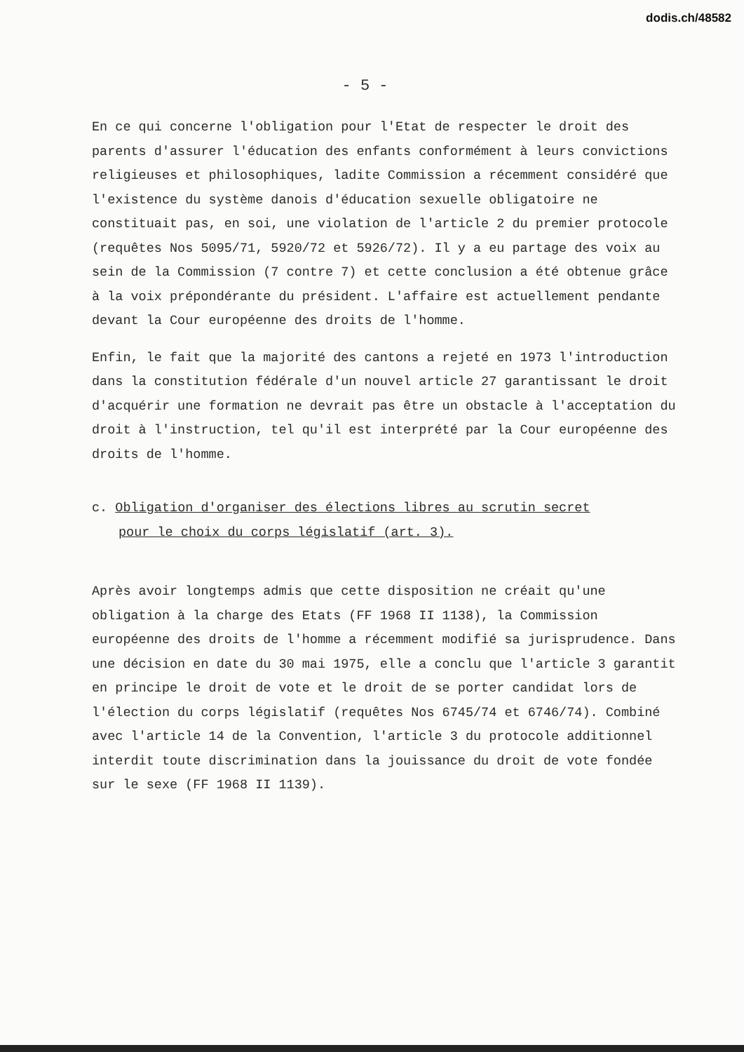dodis.ch/48582
- 5 -
En ce qui concerne l'obligation pour l'Etat de respecter le droit des parents d'assurer l'éducation des enfants conformément à leurs convictions religieuses et philosophiques, ladite Commission a récemment considéré que l'existence du système danois d'éducation sexuelle obligatoire ne constituait pas, en soi, une violation de l'article 2 du premier protocole (requêtes Nos 5095/71, 5920/72 et 5926/72). Il y a eu partage des voix au sein de la Commission (7 contre 7) et cette conclusion a été obtenue grâce à la voix prépondérante du président. L'affaire est actuellement pendante devant la Cour européenne des droits de l'homme.
Enfin, le fait que la majorité des cantons a rejeté en 1973 l'introduction dans la constitution fédérale d'un nouvel article 27 garantissant le droit d'acquérir une formation ne devrait pas être un obstacle à l'acceptation du droit à l'instruction, tel qu'il est interprété par la Cour européenne des droits de l'homme.
c. Obligation d'organiser des élections libres au scrutin secret
pour le choix du corps législatif (art. 3).
Après avoir longtemps admis que cette disposition ne créait qu'une obligation à la charge des Etats (FF 1968 II 1138), la Commission européenne des droits de l'homme a récemment modifié sa jurisprudence. Dans une décision en date du 30 mai 1975, elle a conclu que l'article 3 garantit en principe le droit de vote et le droit de se porter candidat lors de l'élection du corps législatif (requêtes Nos 6745/74 et 6746/74). Combiné avec l'article 14 de la Convention, l'article 3 du protocole additionnel interdit toute discrimination dans la jouissance du droit de vote fondée sur le sexe (FF 1968 II 1139).